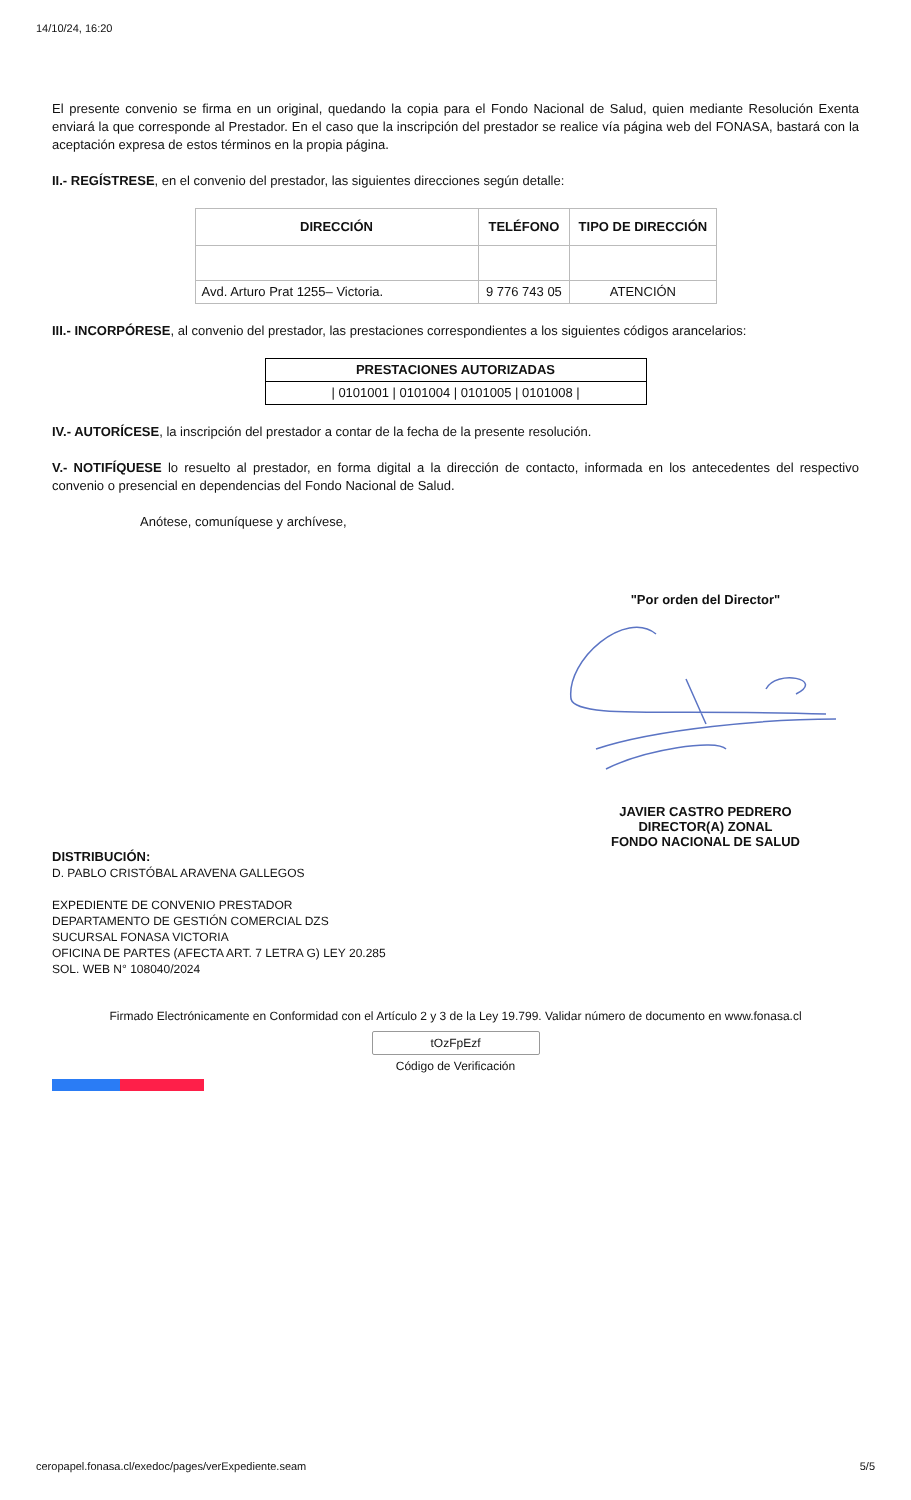14/10/24, 16:20
El presente convenio se firma en un original, quedando la copia para el Fondo Nacional de Salud, quien mediante Resolución Exenta enviará la que corresponde al Prestador. En el caso que la inscripción del prestador se realice vía página web del FONASA, bastará con la aceptación expresa de estos términos en la propia página.
II.- REGÍSTRESE, en el convenio del prestador, las siguientes direcciones según detalle:
| DIRECCIÓN | TELÉFONO | TIPO DE DIRECCIÓN |
| --- | --- | --- |
| Avd. Arturo Prat 1255– Victoria. | 9 776 743 05 | ATENCIÓN |
III.- INCORPÓRESE, al convenio del prestador, las prestaciones correspondientes a los siguientes códigos arancelarios:
| PRESTACIONES AUTORIZADAS |
| --- |
| / 0101001 / 0101004 / 0101005 / 0101008 / |
IV.- AUTORÍCESE, la inscripción del prestador a contar de la fecha de la presente resolución.
V.- NOTIFÍQUESE lo resuelto al prestador, en forma digital a la dirección de contacto, informada en los antecedentes del respectivo convenio o presencial en dependencias del Fondo Nacional de Salud.
Anótese, comuníquese y archívese,
"Por orden del Director"
JAVIER CASTRO PEDRERO
DIRECTOR(A) ZONAL
FONDO NACIONAL DE SALUD
DISTRIBUCIÓN:
D. PABLO CRISTÓBAL ARAVENA GALLEGOS
EXPEDIENTE DE CONVENIO PRESTADOR
DEPARTAMENTO DE GESTIÓN COMERCIAL DZS
SUCURSAL FONASA VICTORIA
OFICINA DE PARTES (AFECTA ART. 7 LETRA G) LEY 20.285
SOL. WEB N° 108040/2024
Firmado Electrónicamente en Conformidad con el Artículo 2 y 3 de la Ley 19.799. Validar número de documento en www.fonasa.cl
tOzFpEzf
Código de Verificación
ceropapel.fonasa.cl/exedoc/pages/verExpediente.seam 5/5